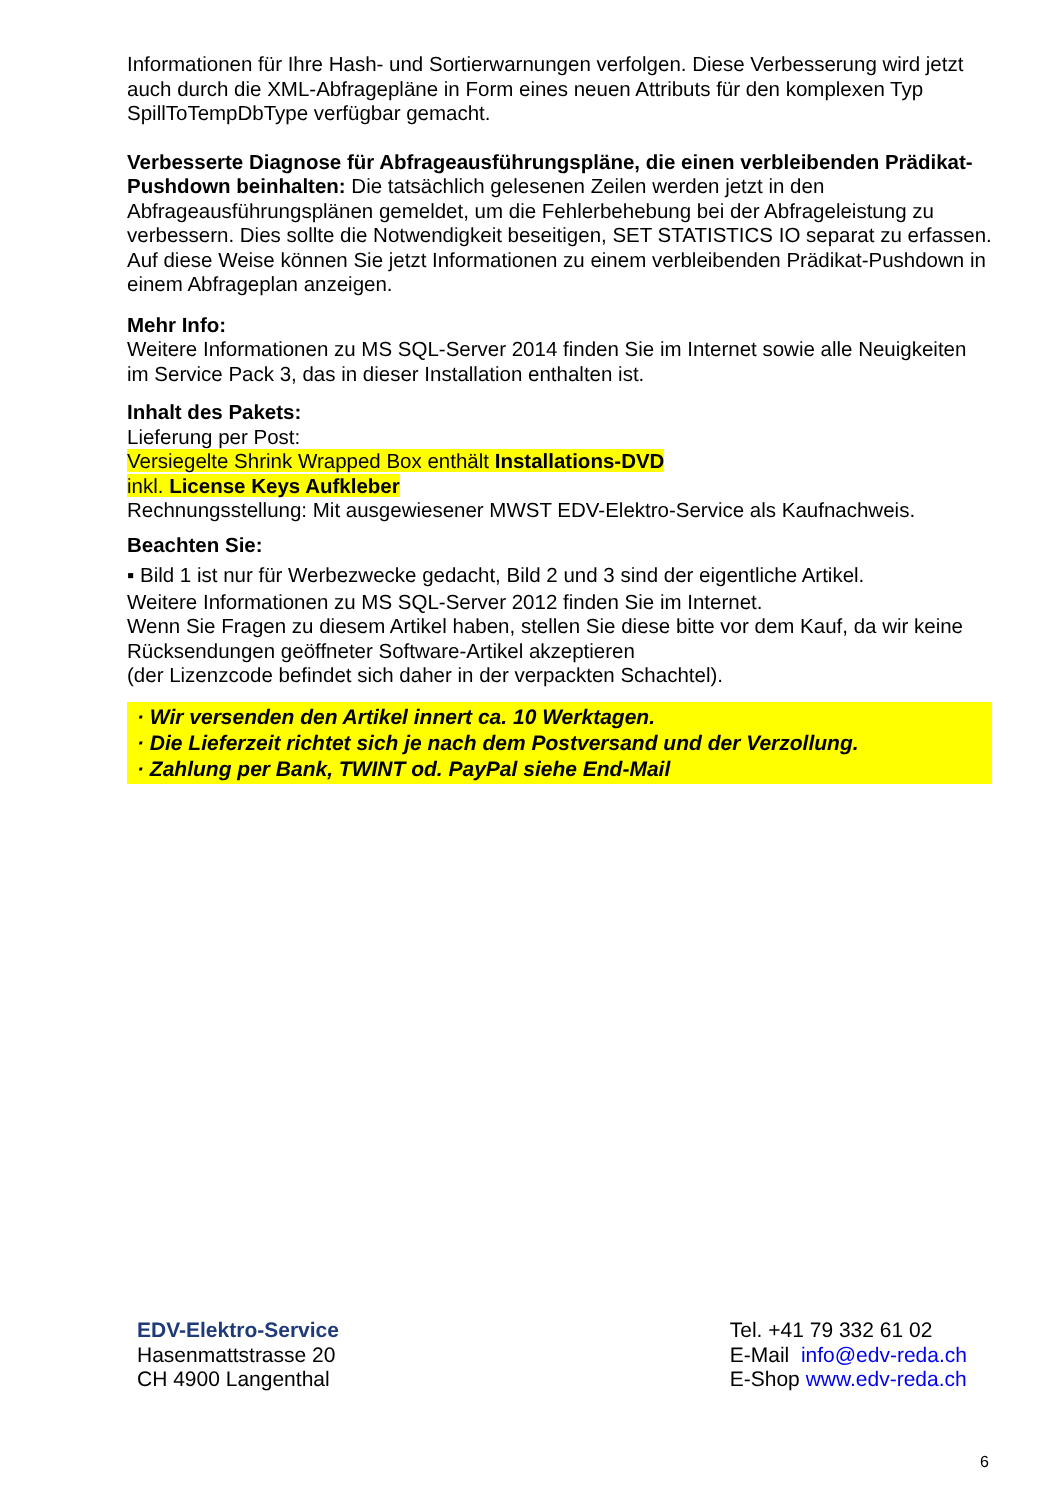Informationen für Ihre Hash- und Sortierwarnungen verfolgen. Diese Verbesserung wird jetzt auch durch die XML-Abfragepläne in Form eines neuen Attributs für den komplexen Typ SpillToTempDbType verfügbar gemacht.
Verbesserte Diagnose für Abfrageausführungspläne, die einen verbleibenden Prädikat-Pushdown beinhalten: Die tatsächlich gelesenen Zeilen werden jetzt in den Abfrageausführungsplänen gemeldet, um die Fehlerbehebung bei der Abfrageleistung zu verbessern. Dies sollte die Notwendigkeit beseitigen, SET STATISTICS IO separat zu erfassen. Auf diese Weise können Sie jetzt Informationen zu einem verbleibenden Prädikat-Pushdown in einem Abfrageplan anzeigen.
Mehr Info:
Weitere Informationen zu MS SQL-Server 2014 finden Sie im Internet sowie alle Neuigkeiten im Service Pack 3, das in dieser Installation enthalten ist.
Inhalt des Pakets:
Lieferung per Post:
Versiegelte Shrink Wrapped Box enthält Installations-DVD
inkl. License Keys Aufkleber
Rechnungsstellung: Mit ausgewiesener MWST EDV-Elektro-Service als Kaufnachweis.
Beachten Sie:
▪ Bild 1 ist nur für Werbezwecke gedacht, Bild 2 und 3 sind der eigentliche Artikel.
Weitere Informationen zu MS SQL-Server 2012 finden Sie im Internet.
Wenn Sie Fragen zu diesem Artikel haben, stellen Sie diese bitte vor dem Kauf, da wir keine Rücksendungen geöffneter Software-Artikel akzeptieren
(der Lizenzcode befindet sich daher in der verpackten Schachtel).
· Wir versenden den Artikel innert ca. 10 Werktagen.
· Die Lieferzeit richtet sich je nach dem Postversand und der Verzollung.
· Zahlung per Bank, TWINT od. PayPal siehe End-Mail
EDV-Elektro-Service
Hasenmattstrasse 20
CH 4900 Langenthal
Tel. +41 79 332 61 02
E-Mail info@edv-reda.ch
E-Shop www.edv-reda.ch
6